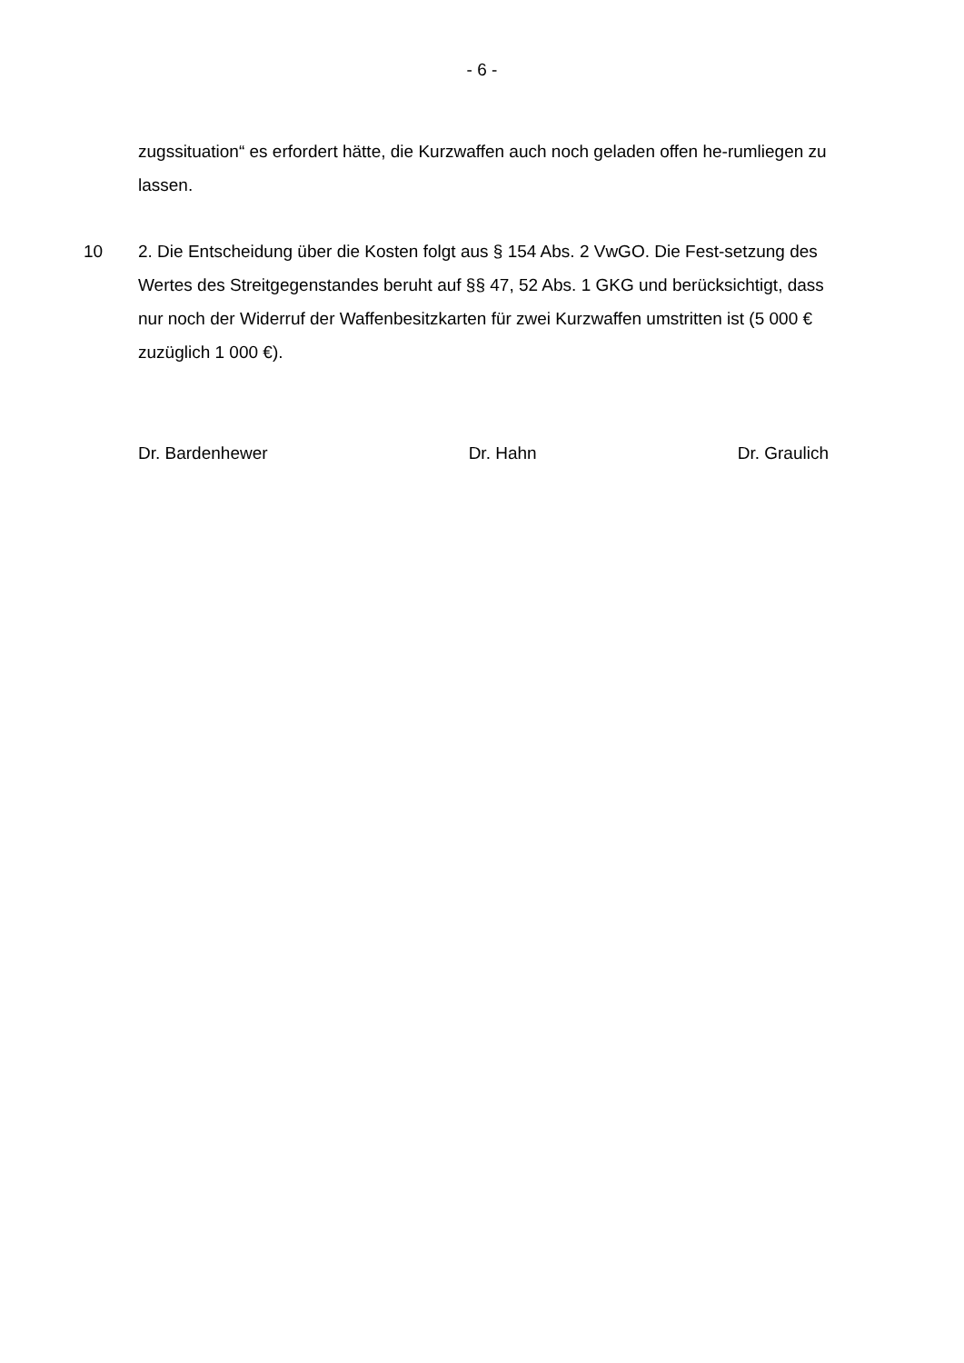- 6 -
zugssituation“ es erfordert hätte, die Kurzwaffen auch noch geladen offen he-rumliegen zu lassen.
10 2. Die Entscheidung über die Kosten folgt aus § 154 Abs. 2 VwGO. Die Fest-setzung des Wertes des Streitgegenstandes beruht auf §§ 47, 52 Abs. 1 GKG und berücksichtigt, dass nur noch der Widerruf der Waffenbesitzkarten für zwei Kurzwaffen umstritten ist (5 000 € zuzüglich 1 000 €).
Dr. Bardenhewer Dr. Hahn Dr. Graulich